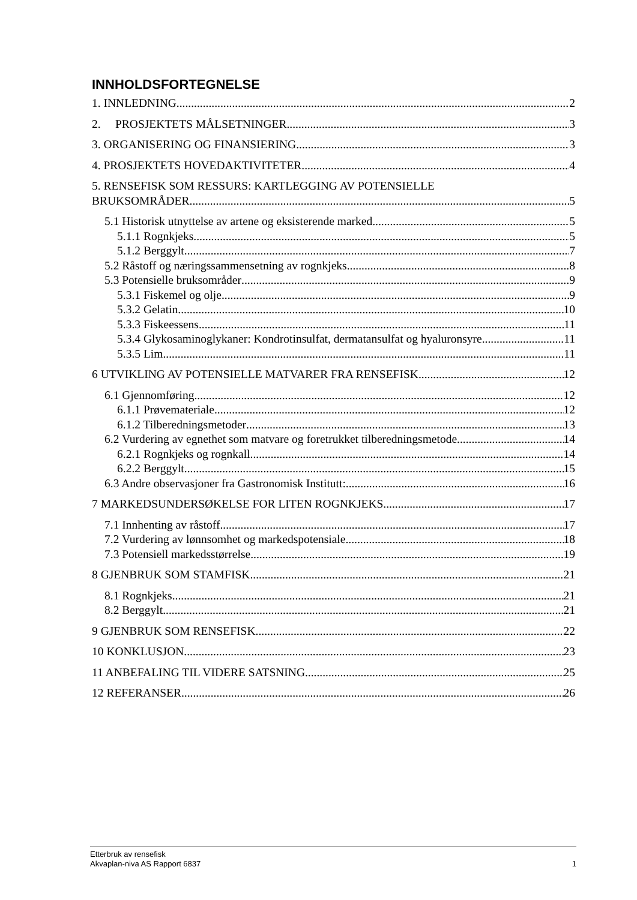INNHOLDSFORTEGNELSE
1. INNLEDNING 2
2. PROSJEKTETS MÅLSETNINGER 3
3. ORGANISERING OG FINANSIERING 3
4. PROSJEKTETS HOVEDAKTIVITETER 4
5. RENSEFISK SOM RESSURS: KARTLEGGING AV POTENSIELLE
BRUKSOMRÅDER 5
5.1 Historisk utnyttelse av artene og eksisterende marked 5
5.1.1 Rognkjeks 5
5.1.2 Berggylt 7
5.2 Råstoff og næringssammensetning av rognkjeks 8
5.3 Potensielle bruksområder 9
5.3.1 Fiskemel og olje 9
5.3.2 Gelatin 10
5.3.3 Fiskeessens 11
5.3.4 Glykosaminoglykaner: Kondrotinsulfat, dermatansulfat og hyaluronsyre 11
5.3.5 Lim 11
6 UTVIKLING AV POTENSIELLE MATVARER FRA RENSEFISK 12
6.1 Gjennomføring 12
6.1.1 Prøvemateriale 12
6.1.2 Tilberedningsmetoder 13
6.2 Vurdering av egnethet som matvare og foretrukket tilberedningsmetode 14
6.2.1 Rognkjeks og rognkall 14
6.2.2 Berggylt 15
6.3 Andre observasjoner fra Gastronomisk Institutt: 16
7 MARKEDSUNDERSØKELSE FOR LITEN ROGNKJEKS 17
7.1 Innhenting av råstoff 17
7.2 Vurdering av lønnsomhet og markedspotensiale 18
7.3 Potensiell markedsstørrelse 19
8 GJENBRUK SOM STAMFISK 21
8.1 Rognkjeks 21
8.2 Berggylt 21
9 GJENBRUK SOM RENSEFISK 22
10 KONKLUSJON 23
11 ANBEFALING TIL VIDERE SATSNING 25
12 REFERANSER 26
Etterbruk av rensefisk
Akvaplan-niva AS Rapport 6837 1